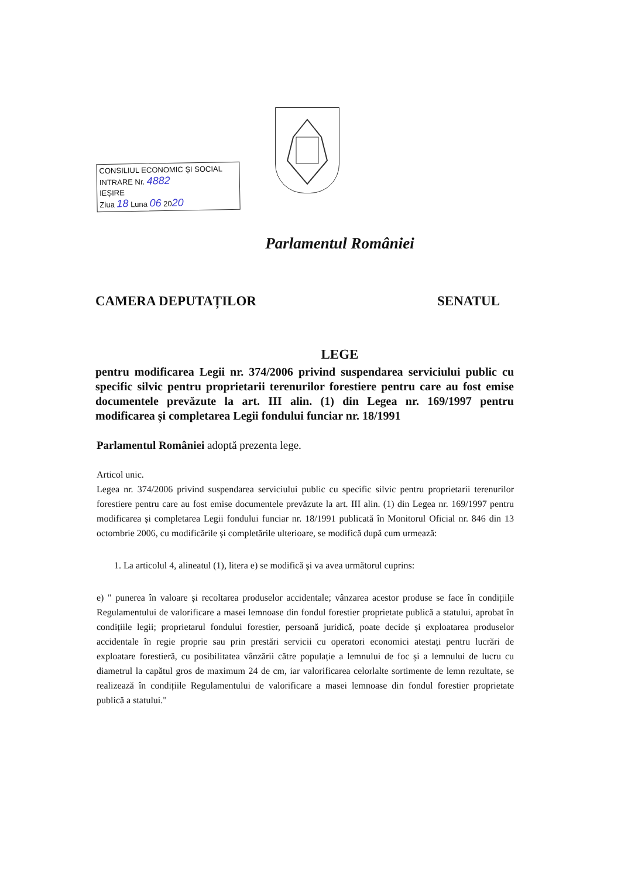CONSILIUL ECONOMIC ȘI SOCIAL
INTRARE Nr. 4882
IEȘIRE
Ziua 18 Luna 06 2020
Parlamentul României
CAMERA DEPUTAȚILOR SENATUL
LEGE
pentru modificarea Legii nr. 374/2006 privind suspendarea serviciului public cu specific silvic pentru proprietarii terenurilor forestiere pentru care au fost emise documentele prevăzute la art. III alin. (1) din Legea nr. 169/1997 pentru modificarea și completarea Legii fondului funciar nr. 18/1991
Parlamentul României adoptă prezenta lege.
Articol unic.
Legea nr. 374/2006 privind suspendarea serviciului public cu specific silvic pentru proprietarii terenurilor forestiere pentru care au fost emise documentele prevăzute la art. III alin. (1) din Legea nr. 169/1997 pentru modificarea și completarea Legii fondului funciar nr. 18/1991 publicată în Monitorul Oficial nr. 846 din 13 octombrie 2006, cu modificările și completările ulterioare, se modifică după cum urmează:
1. La articolul 4, alineatul (1), litera e) se modifică și va avea următorul cuprins:
e) " punerea în valoare și recoltarea produselor accidentale; vânzarea acestor produse se face în condițiile Regulamentului de valorificare a masei lemnoase din fondul forestier proprietate publică a statului, aprobat în condițiile legii; proprietarul fondului forestier, persoană juridică, poate decide și exploatarea produselor accidentale în regie proprie sau prin prestări servicii cu operatori economici atestați pentru lucrări de exploatare forestieră, cu posibilitatea vânzării către populație a lemnului de foc și a lemnului de lucru cu diametrul la capătul gros de maximum 24 de cm, iar valorificarea celorlalte sortimente de lemn rezultate, se realizează în condițiile Regulamentului de valorificare a masei lemnoase din fondul forestier proprietate publică a statului."